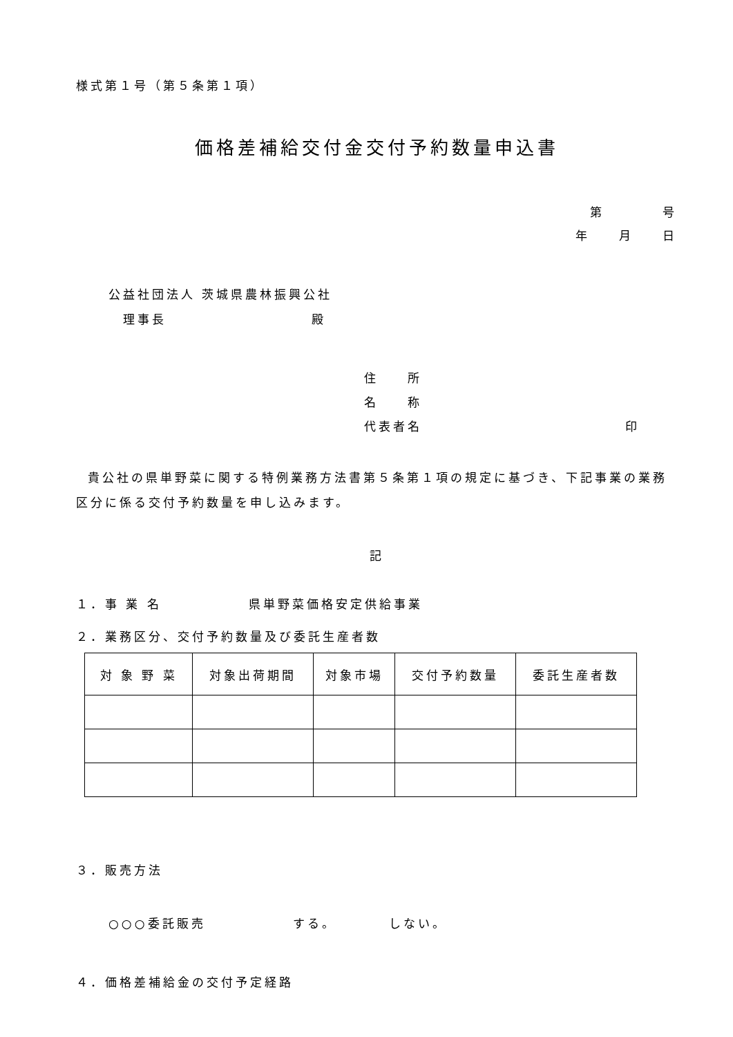様式第１号（第５条第１項）
価格差補給交付金交付予約数量申込書
第　　　　号
年　　月　　日
公益社団法人 茨城県農林振興公社
　理事長　　　　　　　　　　殿
住　　所
名　　称
代表者名　　　　　　　　　　　　　　印
貴公社の県単野菜に関する特例業務方法書第５条第１項の規定に基づき、下記事業の業務区分に係る交付予約数量を申し込みます。
記
１．事 業 名　　　　　　県単野菜価格安定供給事業
２．業務区分、交付予約数量及び委託生産者数
| 対 象 野 菜 | 対象出荷期間 | 対象市場 | 交付予約数量 | 委託生産者数 |
| --- | --- | --- | --- | --- |
３．販売方法
○○○委託販売　　　　　　する。　　　　しない。
４．価格差補給金の交付予定経路